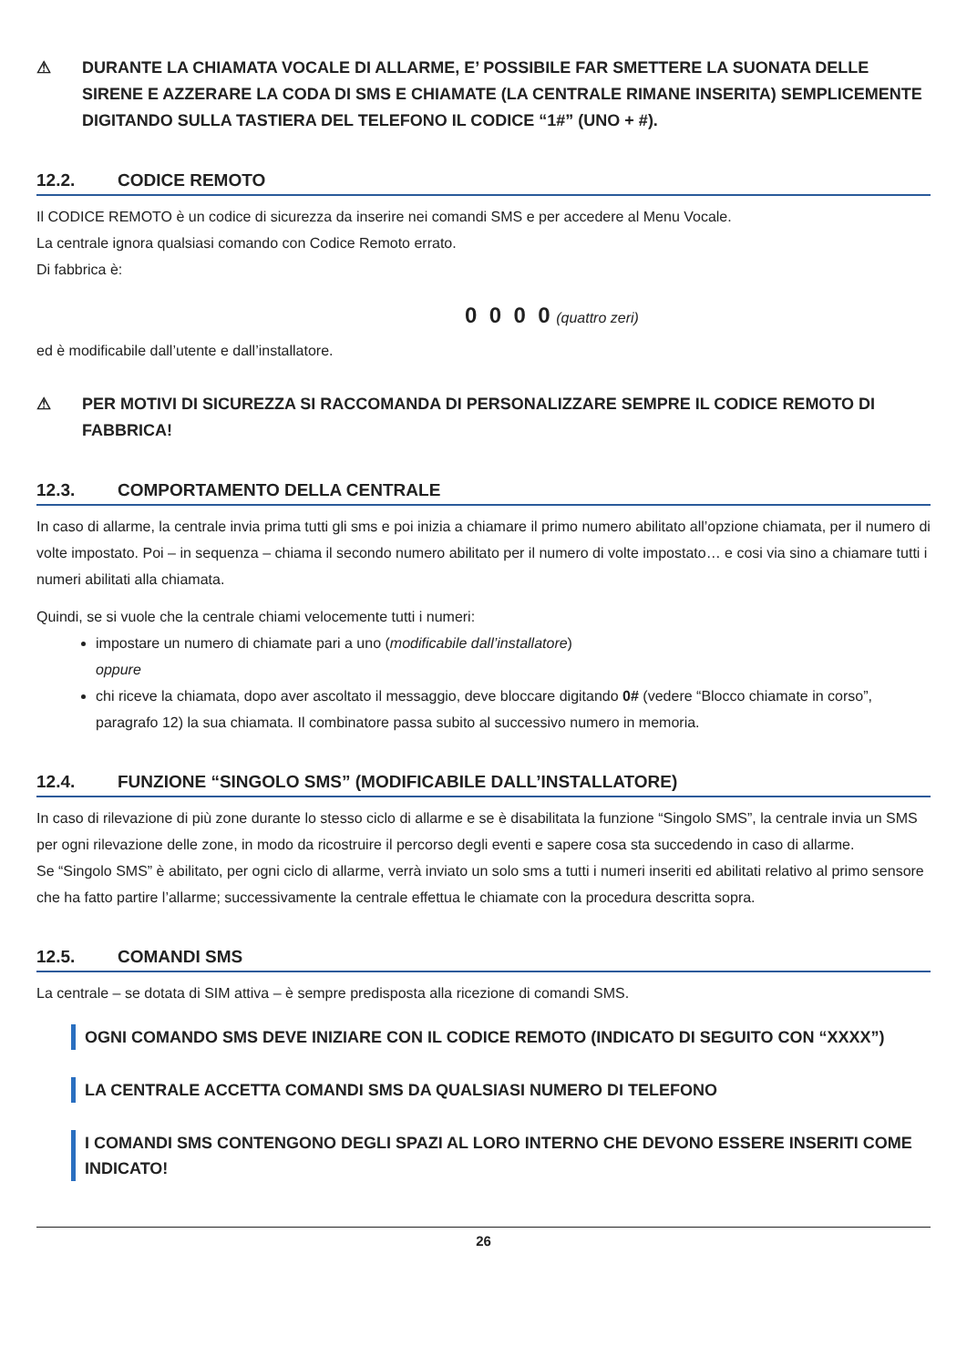⚠ DURANTE LA CHIAMATA VOCALE DI ALLARME, E’ POSSIBILE FAR SMETTERE LA SUONATA DELLE SIRENE E AZZERARE LA CODA DI SMS E CHIAMATE (LA CENTRALE RIMANE INSERITA) SEMPLICEMENTE DIGITANDO SULLA TASTIERA DEL TELEFONO IL CODICE “1#” (UNO + #).
12.2. CODICE REMOTO
Il CODICE REMOTO è un codice di sicurezza da inserire nei comandi SMS e per accedere al Menu Vocale.
La centrale ignora qualsiasi comando con Codice Remoto errato.
Di fabbrica è:
0 0 0 0 (quattro zeri)
ed è modificabile dall’utente e dall’installatore.
⚠ PER MOTIVI DI SICUREZZA SI RACCOMANDA DI PERSONALIZZARE SEMPRE IL CODICE REMOTO DI FABBRICA!
12.3. COMPORTAMENTO DELLA CENTRALE
In caso di allarme, la centrale invia prima tutti gli sms e poi inizia a chiamare il primo numero abilitato all’opzione chiamata, per il numero di volte impostato. Poi – in sequenza – chiama il secondo numero abilitato per il numero di volte impostato… e cosi via sino a chiamare tutti i numeri abilitati alla chiamata.
Quindi, se si vuole che la centrale chiami velocemente tutti i numeri:
impostare un numero di chiamate pari a uno (modificabile dall’installatore)
oppure
chi riceve la chiamata, dopo aver ascoltato il messaggio, deve bloccare digitando 0# (vedere “Blocco chiamate in corso”, paragrafo 12) la sua chiamata. Il combinatore passa subito al successivo numero in memoria.
12.4. FUNZIONE “SINGOLO SMS” (MODIFICABILE DALL’INSTALLATORE)
In caso di rilevazione di più zone durante lo stesso ciclo di allarme e se è disabilitata la funzione “Singolo SMS”, la centrale invia un SMS per ogni rilevazione delle zone, in modo da ricostruire il percorso degli eventi e sapere cosa sta succedendo in caso di allarme.
Se “Singolo SMS” è abilitato, per ogni ciclo di allarme, verrà inviato un solo sms a tutti i numeri inseriti ed abilitati relativo al primo sensore che ha fatto partire l’allarme; successivamente la centrale effettua le chiamate con la procedura descritta sopra.
12.5. COMANDI SMS
La centrale – se dotata di SIM attiva – è sempre predisposta alla ricezione di comandi SMS.
OGNI COMANDO SMS DEVE INIZIARE CON IL CODICE REMOTO (INDICATO DI SEGUITO CON “XXXX”)
LA CENTRALE ACCETTA COMANDI SMS DA QUALSIASI NUMERO DI TELEFONO
I COMANDI SMS CONTENGONO DEGLI SPAZI AL LORO INTERNO CHE DEVONO ESSERE INSERITI COME INDICATO!
26